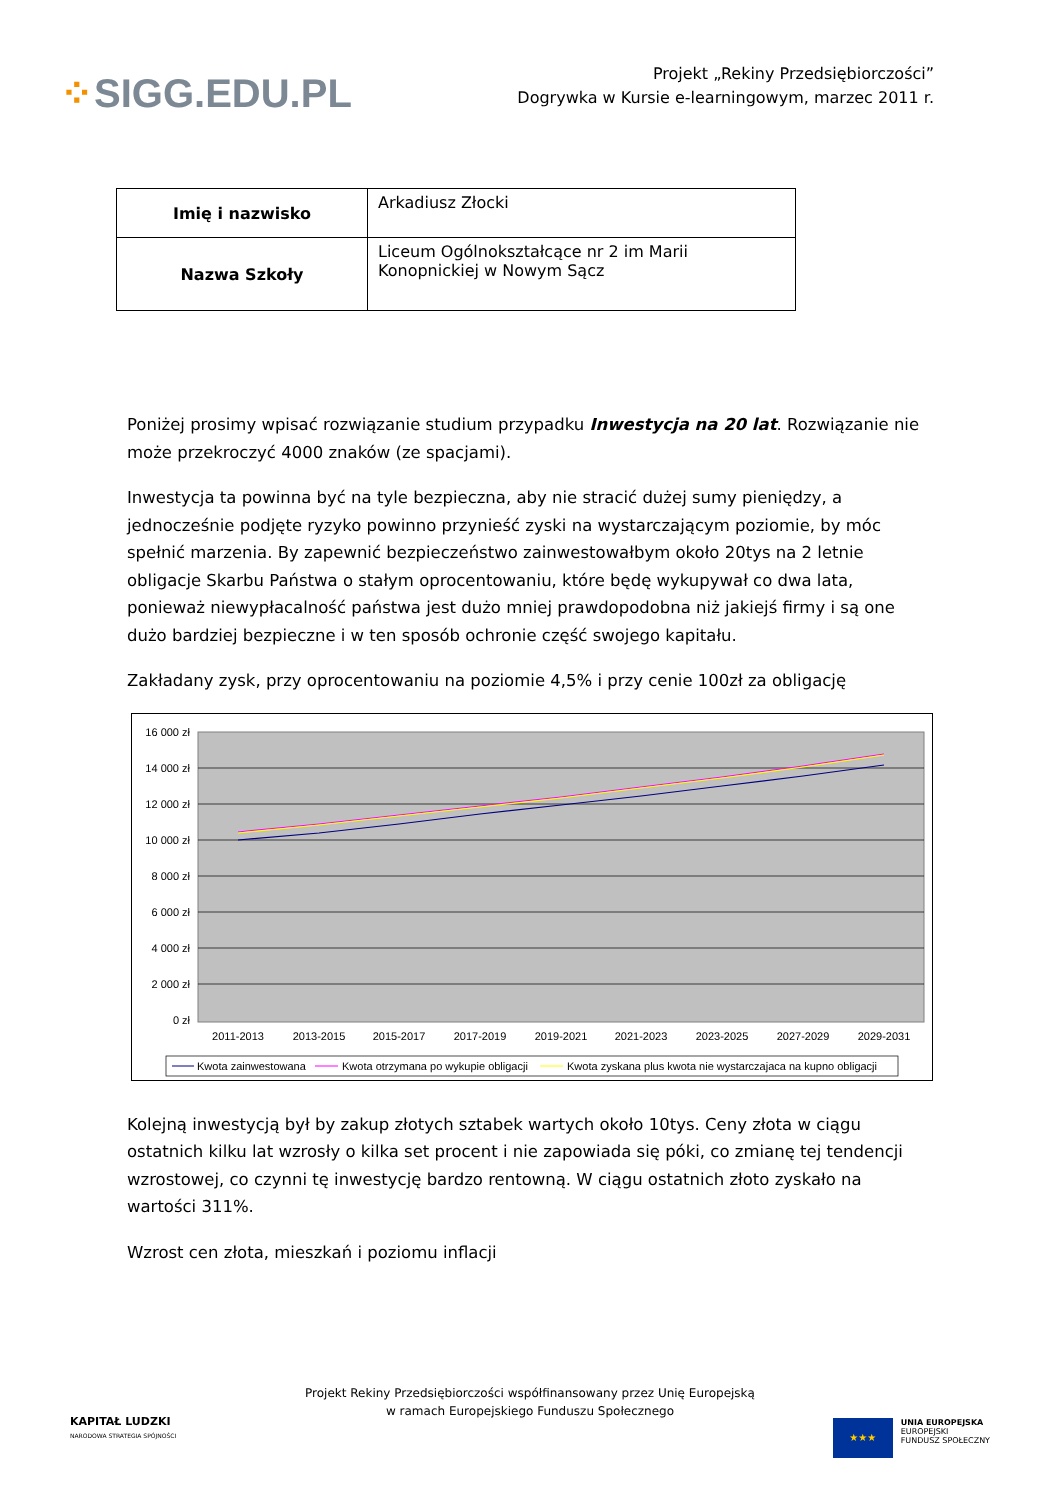⁘SIGG.EDU.PL
Projekt „Rekiny Przedsiębiorczości”
Dogrywka w Kursie e-learningowym, marzec 2011 r.
| Imię i nazwisko | Arkadiusz Złocki |
| Nazwa Szkoły | Liceum Ogólnokształcące nr 2 im Marii Konopnickiej w Nowym Sącz |
Poniżej prosimy wpisać rozwiązanie studium przypadku Inwestycja na 20 lat. Rozwiązanie nie może przekroczyć 4000 znaków (ze spacjami).
Inwestycja ta powinna być na tyle bezpieczna, aby nie stracić dużej sumy pieniędzy, a jednocześnie podjęte ryzyko powinno przynieść zyski na wystarczającym poziomie, by móc spełnić marzenia. By zapewnić bezpieczeństwo zainwestowałbym około 20tys na 2 letnie obligacje Skarbu Państwa o stałym oprocentowaniu, które będę wykupywał co dwa lata, ponieważ niewypłacalność państwa jest dużo mniej prawdopodobna niż jakiejś firmy i są one dużo bardziej bezpieczne i w ten sposób ochronie część swojego kapitału.
Zakładany zysk, przy oprocentowaniu na poziomie 4,5% i przy cenie 100zł za obligację
16 000 zł
14 000 zł
12 000 zł
10 000 zł
8 000 zł
6 000 zł
4 000 zł
2 000 zł
0 zł
2011-2013
2013-2015
2015-2017
2017-2019
2019-2021
2021-2023
2023-2025
2027-2029
2029-2031
Kwota zainwestowana
Kwota otrzymana po wykupie obligacji
Kwota zyskana plus kwota nie wystarczajaca na kupno obligacji
Kolejną inwestycją był by zakup złotych sztabek wartych około 10tys. Ceny złota w ciągu ostatnich kilku lat wzrosły o kilka set procent i nie zapowiada się póki, co zmianę tej tendencji wzrostowej, co czynni tę inwestycję bardzo rentowną. W ciągu ostatnich złoto zyskało na wartości 311%.
Wzrost cen złota, mieszkań i poziomu inflacji
Projekt Rekiny Przedsiębiorczości współfinansowany przez Unię Europejską
w ramach Europejskiego Funduszu Społecznego
KAPITAŁ LUDZKI
NARODOWA STRATEGIA SPÓJNOŚCI
★★★
UNIA EUROPEJSKA
EUROPEJSKI
FUNDUSZ SPOŁECZNY